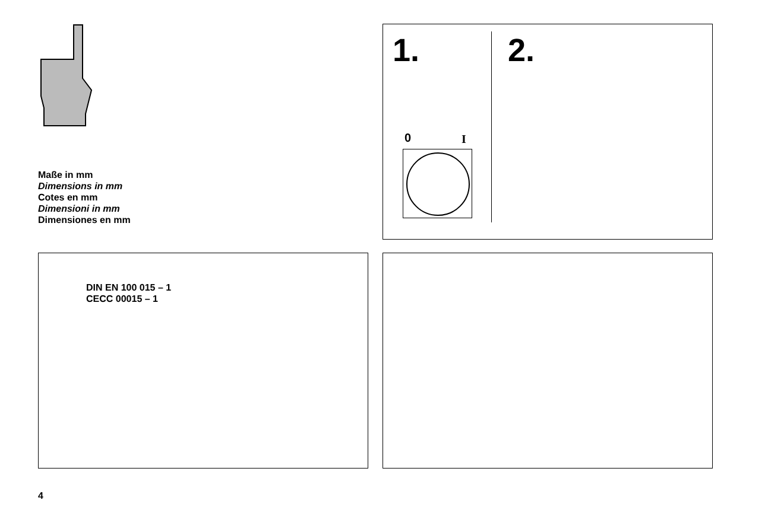Maße in mm
Dimensions in mm
Cotes en mm
Dimensioni in mm
Dimensiones en mm
1. 2.
0 I
DIN EN 100 015 – 1
CECC 00015 – 1
4